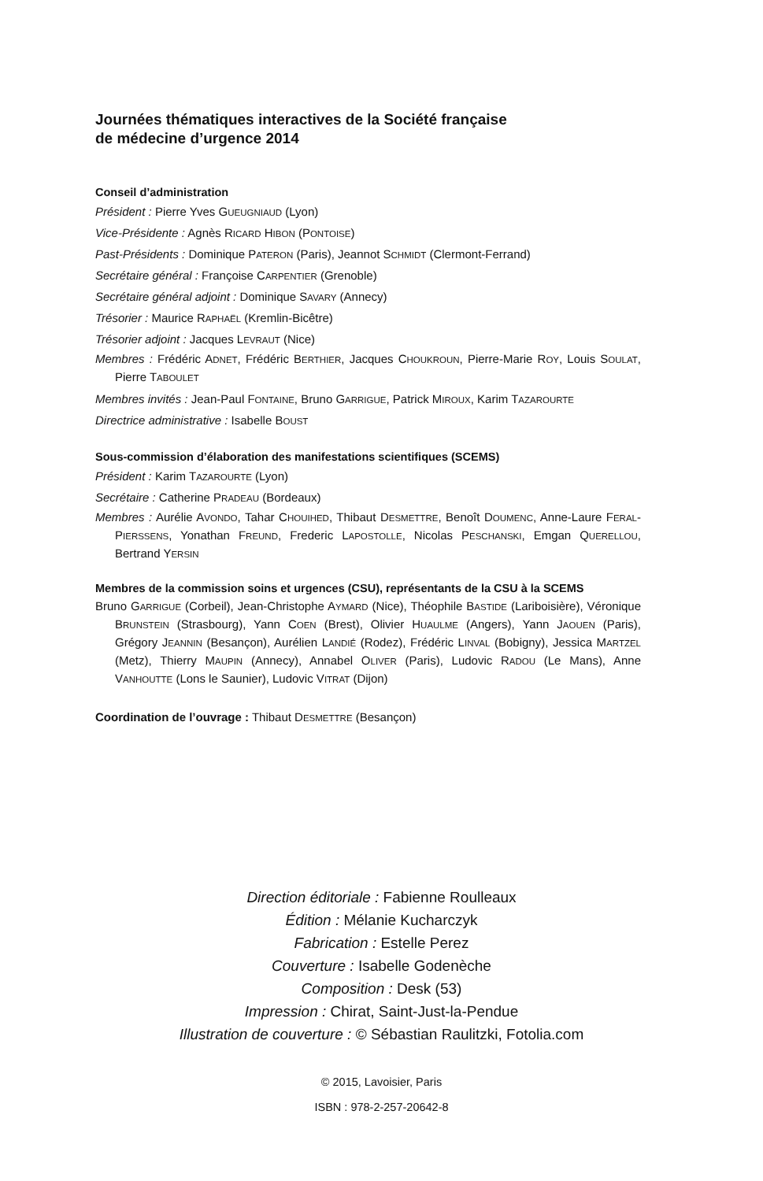Journées thématiques interactives de la Société française
de médecine d’urgence 2014
Conseil d’administration
Président : Pierre Yves GUEUGNIAUD (Lyon)
Vice-Présidente : Agnès RICARD HIBON (PONTOISE)
Past-Présidents : Dominique PATERON (Paris), Jeannot SCHMIDT (Clermont-Ferrand)
Secrétaire général : Françoise CARPENTIER (Grenoble)
Secrétaire général adjoint : Dominique SAVARY (Annecy)
Trésorier : Maurice RAPHAËL (Kremlin-Bicêtre)
Trésorier adjoint : Jacques LEVRAUT (Nice)
Membres : Frédéric ADNET, Frédéric BERTHIER, Jacques CHOUKROUN, Pierre-Marie ROY, Louis SOULAT, Pierre TABOULET
Membres invités : Jean-Paul FONTAINE, Bruno GARRIGUE, Patrick MIROUX, Karim TAZAROURTE
Directrice administrative : Isabelle BOUST
Sous-commission d’élaboration des manifestations scientifiques (SCEMS)
Président : Karim TAZAROURTE (Lyon)
Secrétaire : Catherine PRADEAU (Bordeaux)
Membres : Aurélie AVONDO, Tahar CHOUIHED, Thibaut DESMETTRE, Benoît DOUMENC, Anne-Laure FERAL-PIERSSENS, Yonathan FREUND, Frederic LAPOSTOLLE, Nicolas PESCHANSKI, Emgan QUERELLOU, Bertrand YERSIN
Membres de la commission soins et urgences (CSU), représentants de la CSU à la SCEMS
Bruno GARRIGUE (Corbeil), Jean-Christophe AYMARD (Nice), Théophile BASTIDE (Lariboisière), Véronique BRUNSTEIN (Strasbourg), Yann COEN (Brest), Olivier HUAULME (Angers), Yann JAOUEN (Paris), Grégory JEANNIN (Besançon), Aurélien LANDIÉ (Rodez), Frédéric LINVAL (Bobigny), Jessica MARTZEL (Metz), Thierry MAUPIN (Annecy), Annabel OLIVER (Paris), Ludovic RADOU (Le Mans), Anne VANHOUTTE (Lons le Saunier), Ludovic VITRAT (Dijon)
Coordination de l’ouvrage : Thibaut DESMETTRE (Besançon)
Direction éditoriale : Fabienne Roulleaux
Édition : Mélanie Kucharczyk
Fabrication : Estelle Perez
Couverture : Isabelle Godenèche
Composition : Desk (53)
Impression : Chirat, Saint-Just-la-Pendue
Illustration de couverture : © Sébastian Raulitzki, Fotolia.com
© 2015, Lavoisier, Paris
ISBN : 978-2-257-20642-8